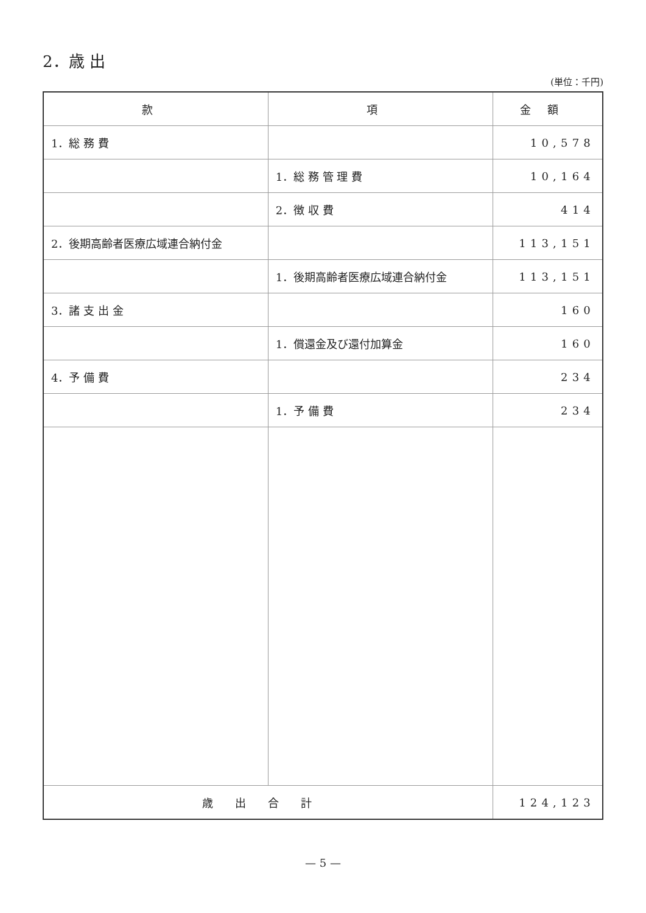2．歳 出
(単位：千円)
| 款 | 項 | 金額 |
| --- | --- | --- |
| 1．総 務 費 | | 10,578 |
| | 1．総 務 管 理 費 | 10,164 |
| | 2．徴 収 費 | 414 |
| 2．後期高齢者医療広域連合納付金 | | 113,151 |
| | 1．後期高齢者医療広域連合納付金 | 113,151 |
| 3．諸 支 出 金 | | 160 |
| | 1．償還金及び還付加算金 | 160 |
| 4．予 備 費 | | 234 |
| | 1．予 備 費 | 234 |
| 歳出合計 | | 124,123 |
— 5 —